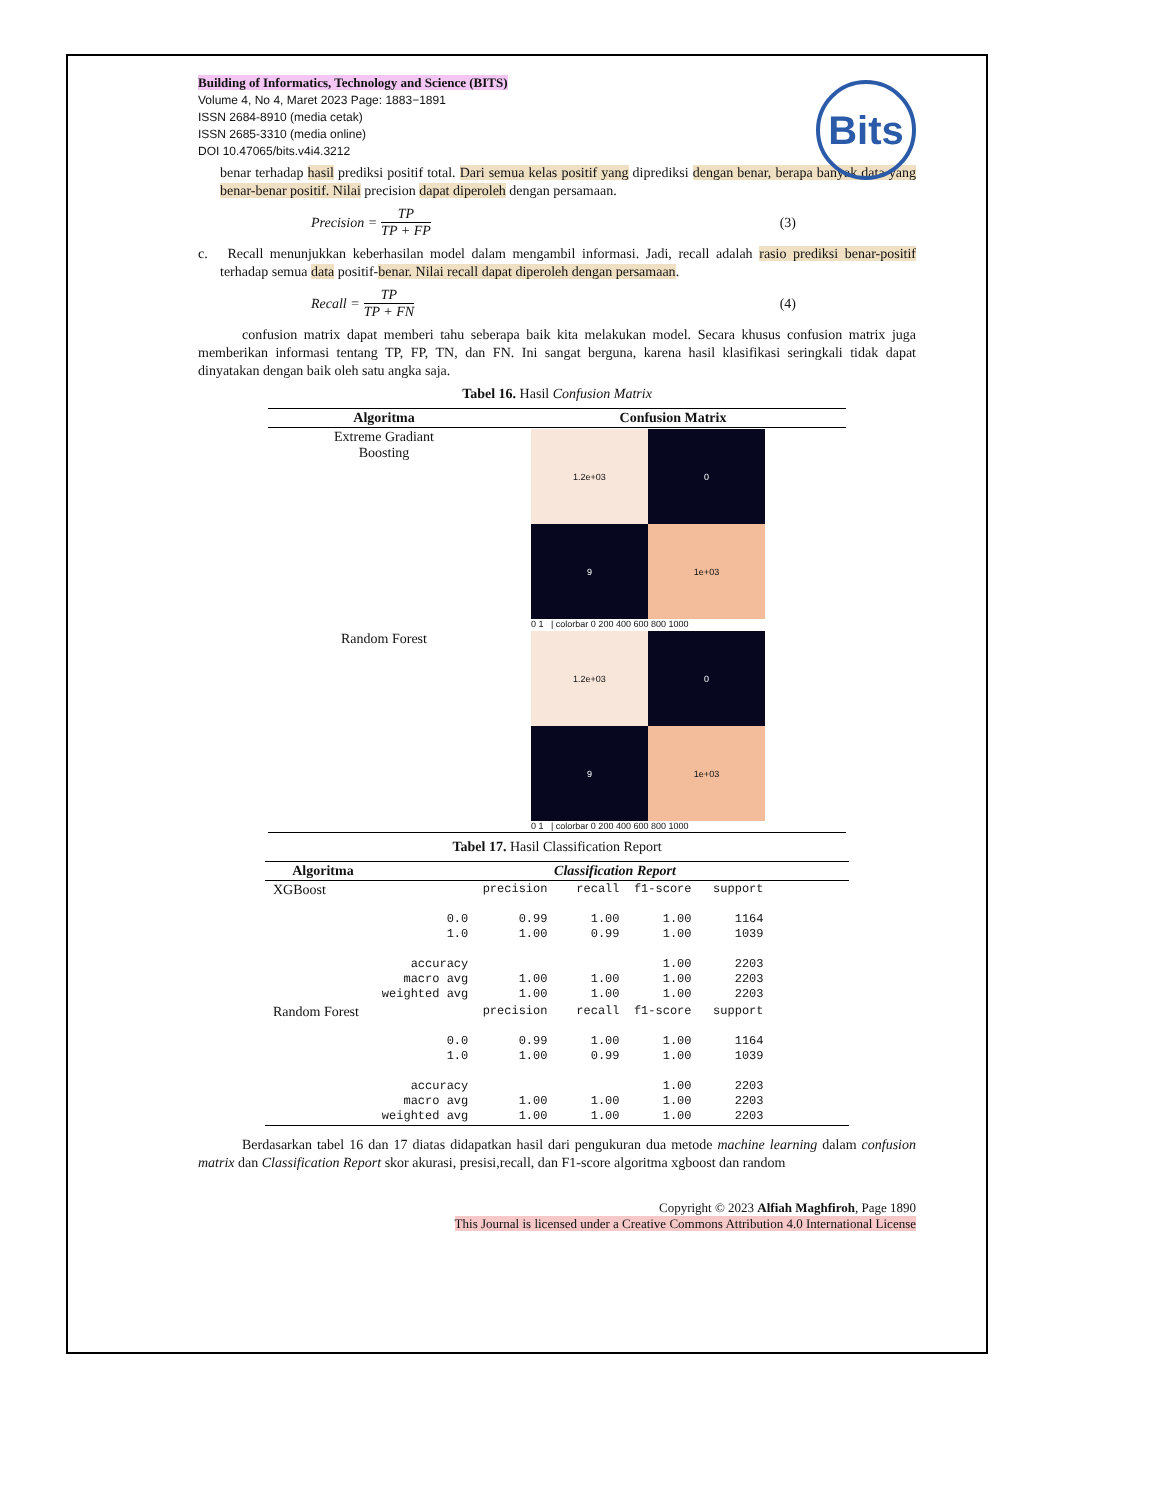Building of Informatics, Technology and Science (BITS)
Volume 4, No 4, Maret 2023 Page: 1883−1891
ISSN 2684-8910 (media cetak)
ISSN 2685-3310 (media online)
DOI 10.47065/bits.v4i4.3212
Bits
benar terhadap hasil prediksi positif total. Dari semua kelas positif yang diprediksi dengan benar, berapa banyak data yang benar-benar positif. Nilai precision dapat diperoleh dengan persamaan.
Precision = TP TP + FP (3)
c. Recall menunjukkan keberhasilan model dalam mengambil informasi. Jadi, recall adalah rasio prediksi benar-positif terhadap semua data positif-benar. Nilai recall dapat diperoleh dengan persamaan.
Recall = TP TP + FN (4)
confusion matrix dapat memberi tahu seberapa baik kita melakukan model. Secara khusus confusion matrix juga memberikan informasi tentang TP, FP, TN, dan FN. Ini sangat berguna, karena hasil klasifikasi seringkali tidak dapat dinyatakan dengan baik oleh satu angka saja.
Tabel 16. Hasil Confusion Matrix
| Algoritma | Confusion Matrix |
| --- | --- |
| Extreme Gradiant Boosting | 1.2e+03 0 9 1e+03 0 1 / colorbar 0 200 400 600 800 1000 |
| Random Forest | 1.2e+03 0 9 1e+03 0 1 / colorbar 0 200 400 600 800 1000 |
Tabel 17. Hasil Classification Report
| Algoritma | Classification Report |
| --- | --- |
| XGBoost | precision recall f1-score support 0.0 0.99 1.00 1.00 1164 1.0 1.00 0.99 1.00 1039 accuracy 1.00 2203 macro avg 1.00 1.00 1.00 2203 weighted avg 1.00 1.00 1.00 2203 |
| Random Forest | precision recall f1-score support 0.0 0.99 1.00 1.00 1164 1.0 1.00 0.99 1.00 1039 accuracy 1.00 2203 macro avg 1.00 1.00 1.00 2203 weighted avg 1.00 1.00 1.00 2203 |
Berdasarkan tabel 16 dan 17 diatas didapatkan hasil dari pengukuran dua metode machine learning dalam confusion matrix dan Classification Report skor akurasi, presisi,recall, dan F1-score algoritma xgboost dan random
Copyright © 2023 Alfiah Maghfiroh, Page 1890
This Journal is licensed under a Creative Commons Attribution 4.0 International License